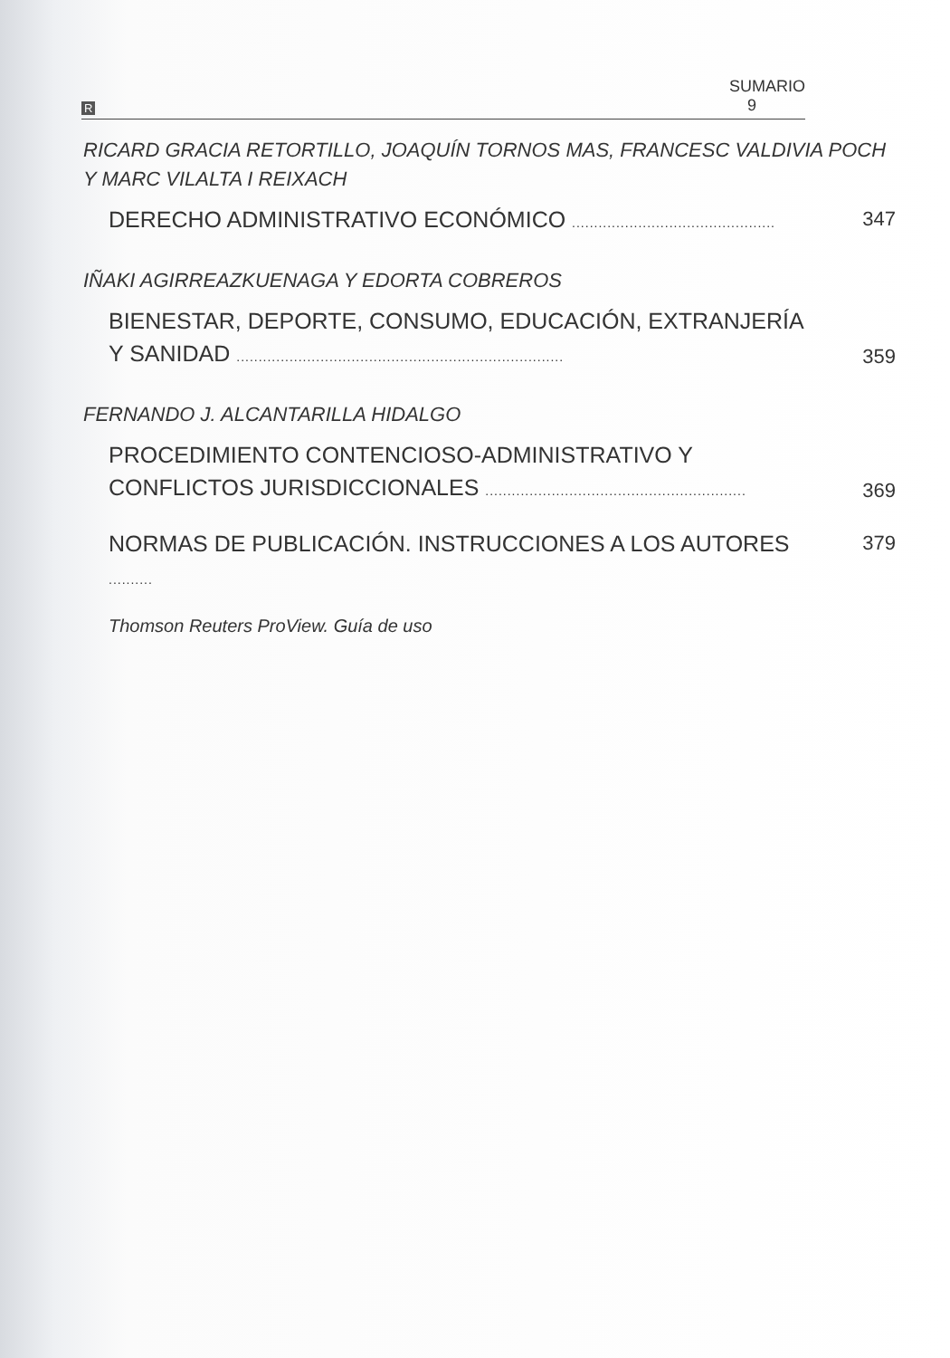R SUMARIO 9
RICARD GRACIA RETORTILLO, JOAQUÍN TORNOS MAS, FRANCESC VALDIVIA POCH Y MARC VILALTA I REIXACH
DERECHO ADMINISTRATIVO ECONÓMICO ..............................................
347
IÑAKI AGIRREAZKUENAGA Y EDORTA COBREROS
BIENESTAR, DEPORTE, CONSUMO, EDUCACIÓN, EXTRANJERÍA Y SANIDAD ..........................................................................
359
FERNANDO J. ALCANTARILLA HIDALGO
PROCEDIMIENTO CONTENCIOSO-ADMINISTRATIVO Y CONFLICTOS JURISDICCIONALES ...........................................................
369
NORMAS DE PUBLICACIÓN. INSTRUCCIONES A LOS AUTORES ..........
379
Thomson Reuters ProView. Guía de uso